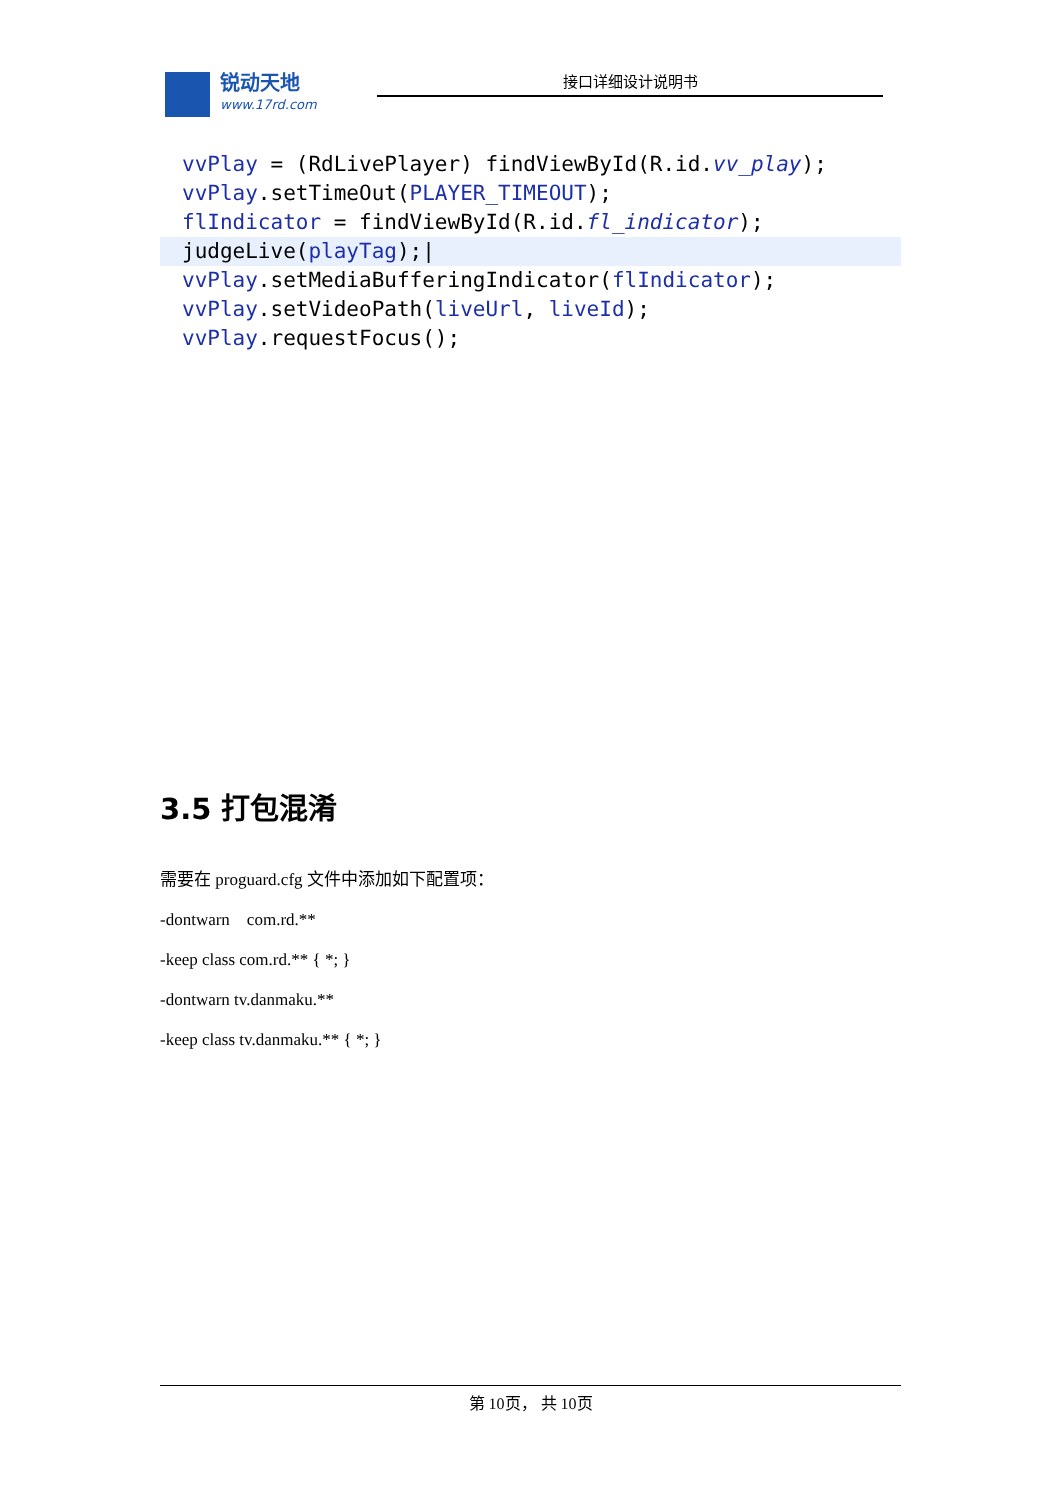锐动天地
www.17rd.com
接口详细设计说明书
vvPlay = (RdLivePlayer) findViewById(R.id.vv_play);
vvPlay.setTimeOut(PLAYER_TIMEOUT);
flIndicator = findViewById(R.id.fl_indicator);
judgeLive(playTag);|
vvPlay.setMediaBufferingIndicator(flIndicator);
vvPlay.setVideoPath(liveUrl, liveId);
vvPlay.requestFocus();
3.5 打包混淆
需要在 proguard.cfg 文件中添加如下配置项：
-dontwarn com.rd.**
-keep class com.rd.** { *; }
-dontwarn tv.danmaku.**
-keep class tv.danmaku.** { *; }
第 10页， 共 10页